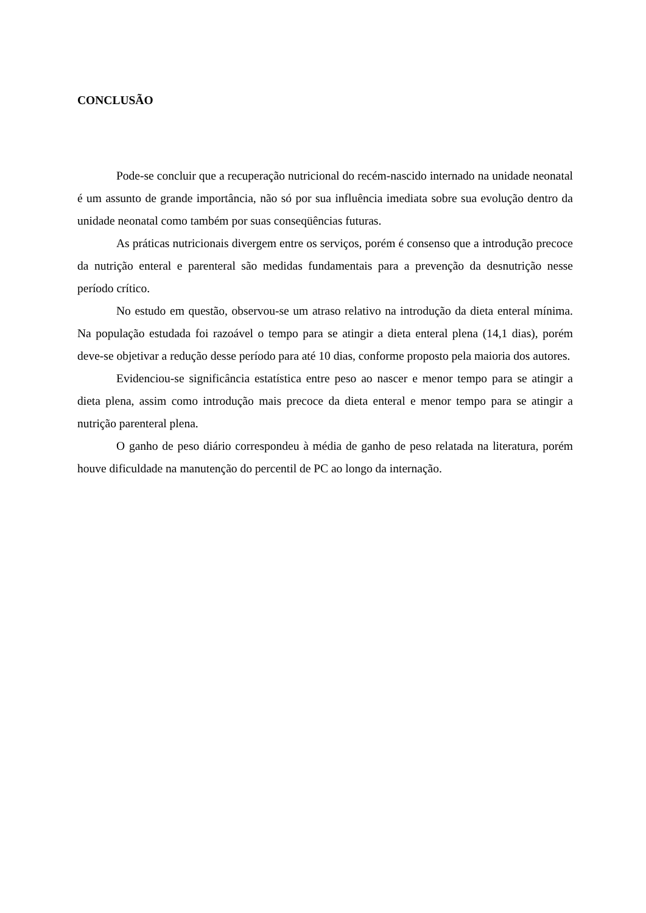CONCLUSÃO
Pode-se concluir que a recuperação nutricional do recém-nascido internado na unidade neonatal é um assunto de grande importância, não só por sua influência imediata sobre sua evolução dentro da unidade neonatal como também por suas conseqüências futuras.
As práticas nutricionais divergem entre os serviços, porém é consenso que a introdução precoce da nutrição enteral e parenteral são medidas fundamentais para a prevenção da desnutrição nesse período crítico.
No estudo em questão, observou-se um atraso relativo na introdução da dieta enteral mínima. Na população estudada foi razoável o tempo para se atingir a dieta enteral plena (14,1 dias), porém deve-se objetivar a redução desse período para até 10 dias, conforme proposto pela maioria dos autores.
Evidenciou-se significância estatística entre peso ao nascer e menor tempo para se atingir a dieta plena, assim como introdução mais precoce da dieta enteral e menor tempo para se atingir a nutrição parenteral plena.
O ganho de peso diário correspondeu à média de ganho de peso relatada na literatura, porém houve dificuldade na manutenção do percentil de PC ao longo da internação.